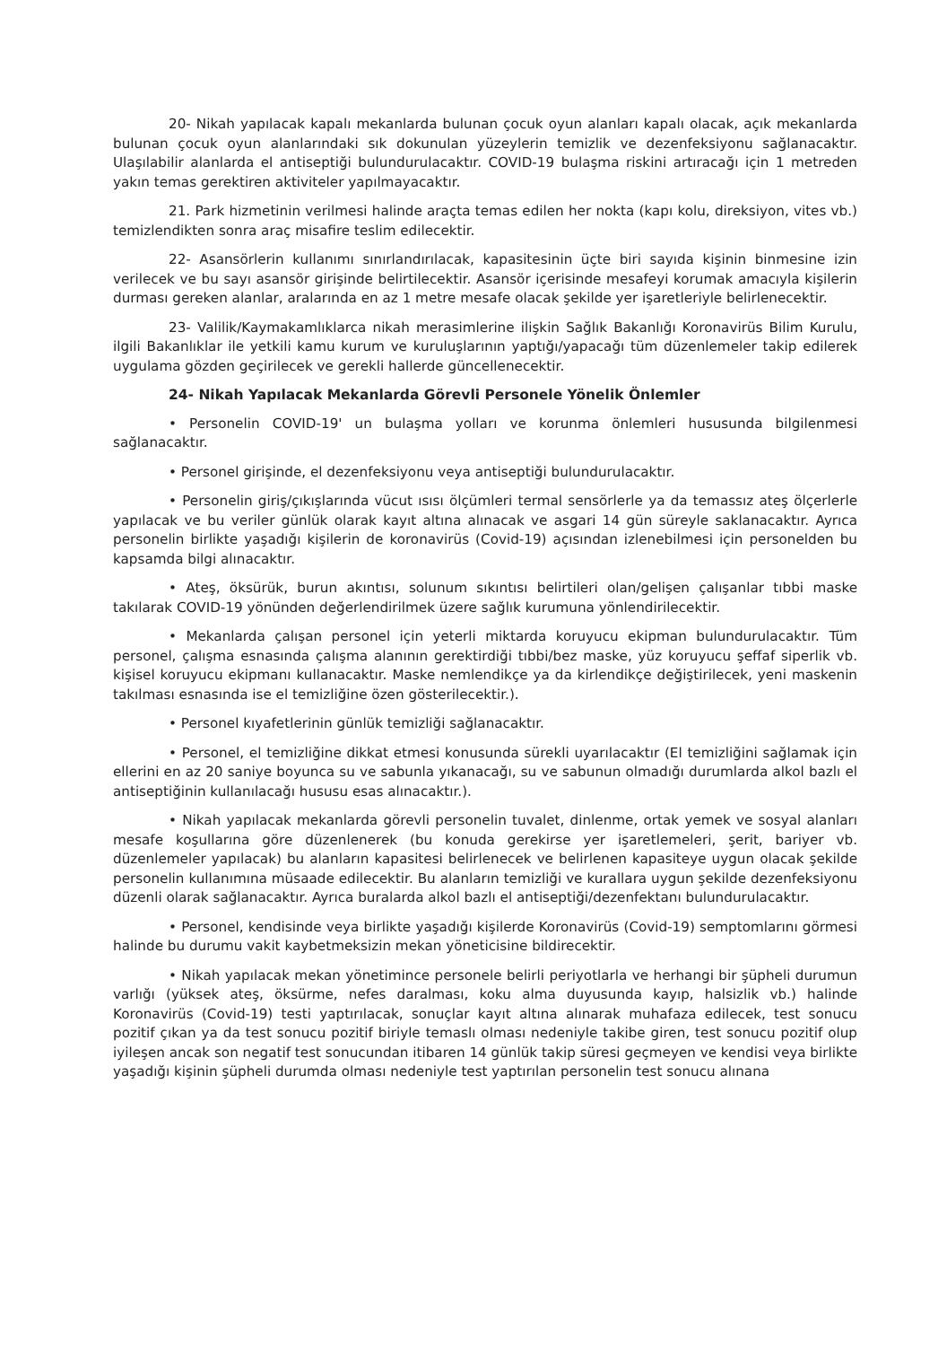20- Nikah yapılacak kapalı mekanlarda bulunan çocuk oyun alanları kapalı olacak, açık mekanlarda bulunan çocuk oyun alanlarındaki sık dokunulan yüzeylerin temizlik ve dezenfeksiyonu sağlanacaktır. Ulaşılabilir alanlarda el antiseptiği bulundurulacaktır. COVID-19 bulaşma riskini artıracağı için 1 metreden yakın temas gerektiren aktiviteler yapılmayacaktır.
21. Park hizmetinin verilmesi halinde araçta temas edilen her nokta (kapı kolu, direksiyon, vites vb.) temizlendikten sonra araç misafire teslim edilecektir.
22- Asansörlerin kullanımı sınırlandırılacak, kapasitesinin üçte biri sayıda kişinin binmesine izin verilecek ve bu sayı asansör girişinde belirtilecektir. Asansör içerisinde mesafeyi korumak amacıyla kişilerin durması gereken alanlar, aralarında en az 1 metre mesafe olacak şekilde yer işaretleriyle belirlenecektir.
23- Valilik/Kaymakamlıklarca nikah merasimlerine ilişkin Sağlık Bakanlığı Koronavirüs Bilim Kurulu, ilgili Bakanlıklar ile yetkili kamu kurum ve kuruluşlarının yaptığı/yapacağı tüm düzenlemeler takip edilerek uygulama gözden geçirilecek ve gerekli hallerde güncellenecektir.
24- Nikah Yapılacak Mekanlarda Görevli Personele Yönelik Önlemler
• Personelin COVID-19' un bulaşma yolları ve korunma önlemleri hususunda bilgilenmesi sağlanacaktır.
• Personel girişinde, el dezenfeksiyonu veya antiseptiği bulundurulacaktır.
• Personelin giriş/çıkışlarında vücut ısısı ölçümleri termal sensörlerle ya da temassız ateş ölçerlerle yapılacak ve bu veriler günlük olarak kayıt altına alınacak ve asgari 14 gün süreyle saklanacaktır. Ayrıca personelin birlikte yaşadığı kişilerin de koronavirüs (Covid-19) açısından izlenebilmesi için personelden bu kapsamda bilgi alınacaktır.
• Ateş, öksürük, burun akıntısı, solunum sıkıntısı belirtileri olan/gelişen çalışanlar tıbbi maske takılarak COVID-19 yönünden değerlendirilmek üzere sağlık kurumuna yönlendirilecektir.
• Mekanlarda çalışan personel için yeterli miktarda koruyucu ekipman bulundurulacaktır. Tüm personel, çalışma esnasında çalışma alanının gerektirdiği tıbbi/bez maske, yüz koruyucu şeffaf siperlik vb. kişisel koruyucu ekipmanı kullanacaktır. Maske nemlendikçe ya da kirlendikçe değiştirilecek, yeni maskenin takılması esnasında ise el temizliğine özen gösterilecektir.).
• Personel kıyafetlerinin günlük temizliği sağlanacaktır.
• Personel, el temizliğine dikkat etmesi konusunda sürekli uyarılacaktır (El temizliğini sağlamak için ellerini en az 20 saniye boyunca su ve sabunla yıkanacağı, su ve sabunun olmadığı durumlarda alkol bazlı el antiseptiğinin kullanılacağı hususu esas alınacaktır.).
• Nikah yapılacak mekanlarda görevli personelin tuvalet, dinlenme, ortak yemek ve sosyal alanları mesafe koşullarına göre düzenlenerek (bu konuda gerekirse yer işaretlemeleri, şerit, bariyer vb. düzenlemeler yapılacak) bu alanların kapasitesi belirlenecek ve belirlenen kapasiteye uygun olacak şekilde personelin kullanımına müsaade edilecektir. Bu alanların temizliği ve kurallara uygun şekilde dezenfeksiyonu düzenli olarak sağlanacaktır. Ayrıca buralarda alkol bazlı el antiseptiği/dezenfektanı bulundurulacaktır.
• Personel, kendisinde veya birlikte yaşadığı kişilerde Koronavirüs (Covid-19) semptomlarını görmesi halinde bu durumu vakit kaybetmeksizin mekan yöneticisine bildirecektir.
• Nikah yapılacak mekan yönetimince personele belirli periyotlarla ve herhangi bir şüpheli durumun varlığı (yüksek ateş, öksürme, nefes daralması, koku alma duyusunda kayıp, halsizlik vb.) halinde Koronavirüs (Covid-19) testi yaptırılacak, sonuçlar kayıt altına alınarak muhafaza edilecek, test sonucu pozitif çıkan ya da test sonucu pozitif biriyle temaslı olması nedeniyle takibe giren, test sonucu pozitif olup iyileşen ancak son negatif test sonucundan itibaren 14 günlük takip süresi geçmeyen ve kendisi veya birlikte yaşadığı kişinin şüpheli durumda olması nedeniyle test yaptırılan personelin test sonucu alınana